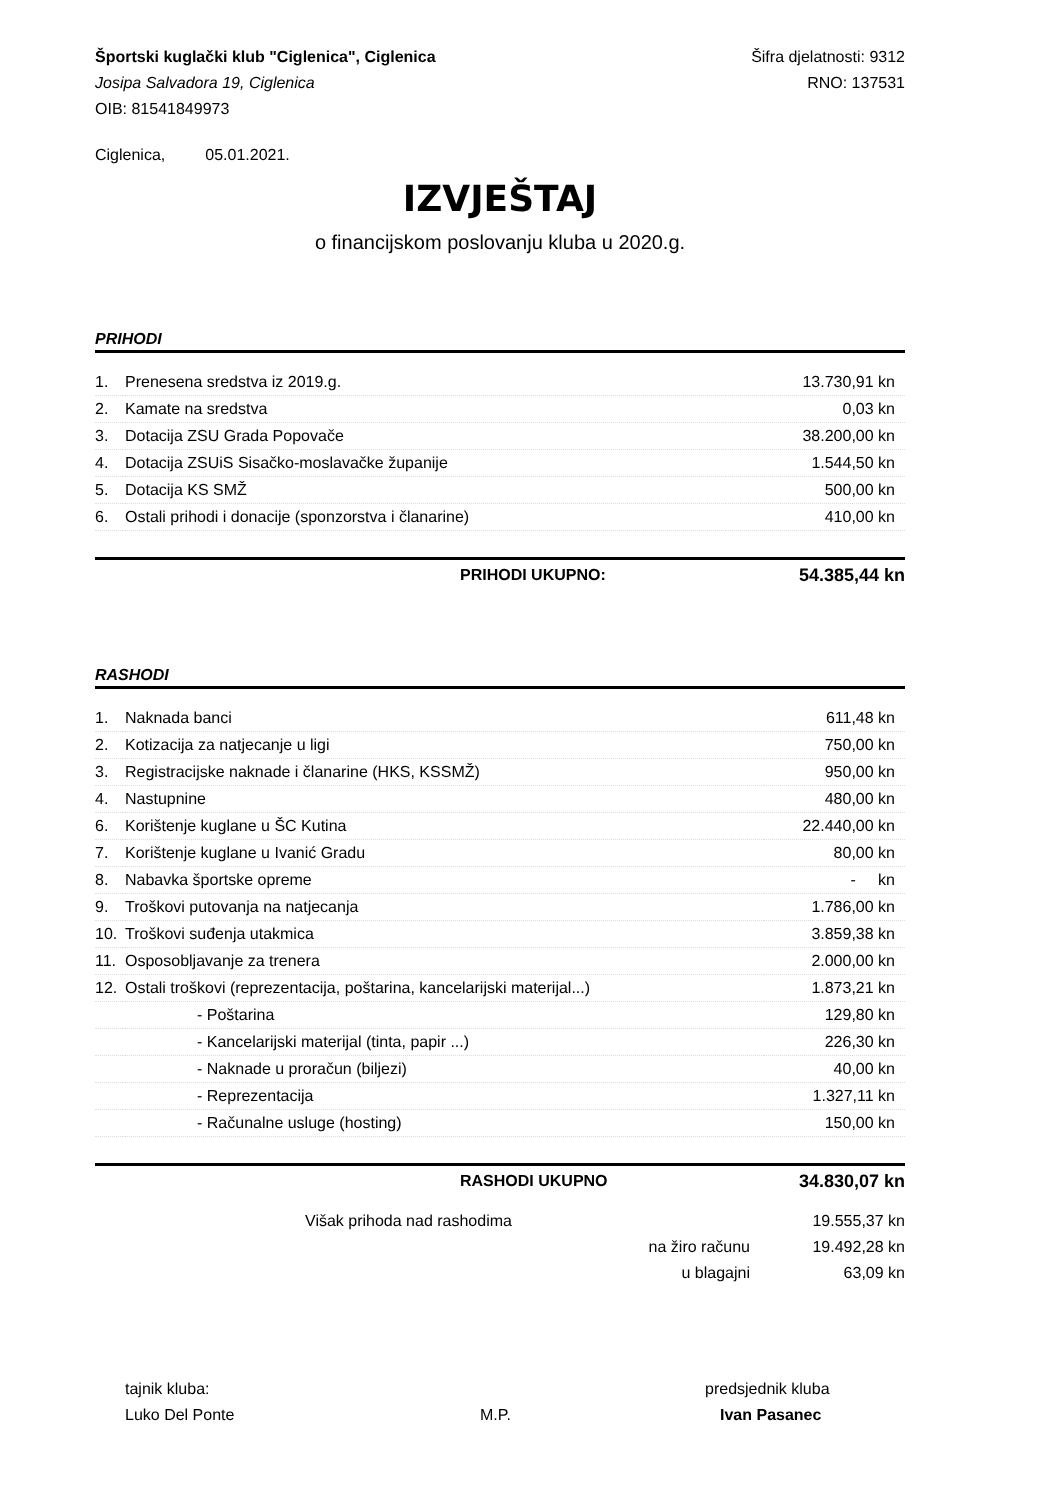Športski kuglački klub "Ciglenica", Ciglenica Šifra djelatnosti: 9312
Josipa Salvadora 19, Ciglenica RNO: 137531
OIB: 81541849973
Ciglenica, 05.01.2021.
IZVJEŠTAJ
o financijskom poslovanju kluba u 2020.g.
PRIHODI
| 1. | Prenesena sredstva iz 2019.g. | 13.730,91 kn |
| 2. | Kamate na sredstva | 0,03 kn |
| 3. | Dotacija ZSU Grada Popovače | 38.200,00 kn |
| 4. | Dotacija ZSUiS Sisačko-moslavačke županije | 1.544,50 kn |
| 5. | Dotacija KS SMŽ | 500,00 kn |
| 6. | Ostali prihodi i donacije (sponzorstva i članarine) | 410,00 kn |
PRIHODI UKUPNO: 54.385,44 kn
RASHODI
| 1. | Naknada banci | 611,48 kn |
| 2. | Kotizacija za natjecanje u ligi | 750,00 kn |
| 3. | Registracijske naknade i članarine (HKS, KSSMŽ) | 950,00 kn |
| 4. | Nastupnine | 480,00 kn |
| 6. | Korištenje kuglane u ŠC Kutina | 22.440,00 kn |
| 7. | Korištenje kuglane u Ivanić Gradu | 80,00 kn |
| 8. | Nabavka športske opreme | - kn |
| 9. | Troškovi putovanja na natjecanja | 1.786,00 kn |
| 10. | Troškovi suđenja utakmica | 3.859,38 kn |
| 11. | Osposobljavanje za trenera | 2.000,00 kn |
| 12. | Ostali troškovi (reprezentacija, poštarina, kancelarijski materijal...) | 1.873,21 kn |
| | - Poštarina | 129,80 kn |
| | - Kancelarijski materijal (tinta, papir ...) | 226,30 kn |
| | - Naknade u proračun (biljezi) | 40,00 kn |
| | - Reprezentacija | 1.327,11 kn |
| | - Računalne usluge (hosting) | 150,00 kn |
RASHODI UKUPNO 34.830,07 kn
Višak prihoda nad rashodima 19.555,37 kn
na žiro računu 19.492,28 kn
u blagajni 63,09 kn
tajnik kluba: predsjednik kluba
Luko Del Ponte M.P. Ivan Pasanec